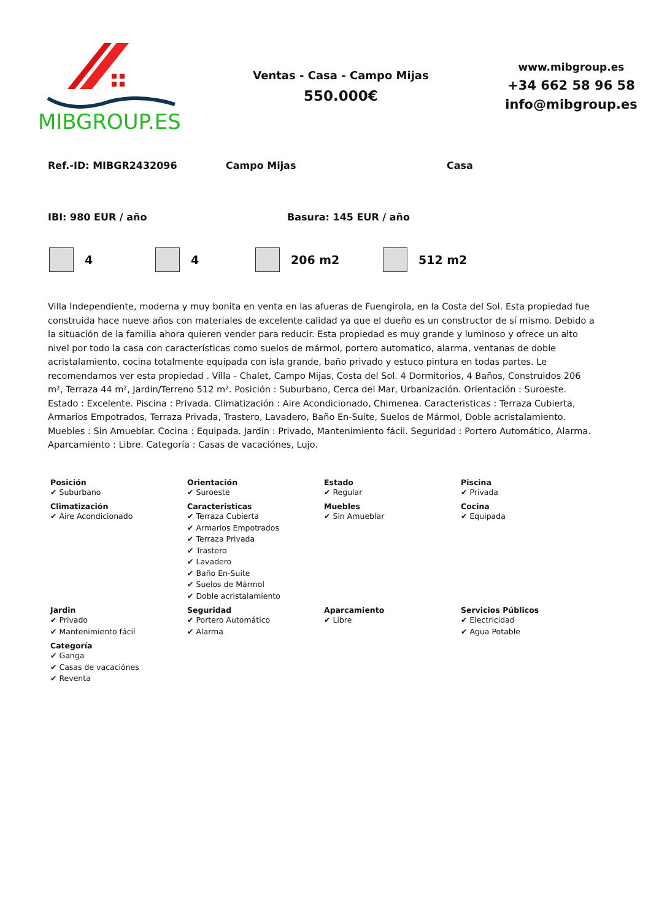MIBGROUP.ES
Ventas - Casa - Campo Mijas
550.000€
www.mibgroup.es
+34 662 58 96 58
info@mibgroup.es
Ref.-ID: MIBGR2432096 Campo Mijas Casa
IBI: 980 EUR / año Basura: 145 EUR / año
4 4 206 m2 512 m2
Villa Independiente, moderna y muy bonita en venta en las afueras de Fuengirola, en la Costa del Sol. Esta propiedad fue construida hace nueve años con materiales de excelente calidad ya que el dueño es un constructor de sí mismo. Debido a la situación de la familia ahora quieren vender para reducir. Esta propiedad es muy grande y luminoso y ofrece un alto nivel por todo la casa con características como suelos de mármol, portero automatico, alarma, ventanas de doble acristalamiento, cocina totalmente equipada con isla grande, baño privado y estuco pintura en todas partes. Le recomendamos ver esta propiedad . Villa - Chalet, Campo Mijas, Costa del Sol. 4 Dormitorios, 4 Baños, Construidos 206 m², Terraza 44 m², Jardin/Terreno 512 m². Posición : Suburbano, Cerca del Mar, Urbanización. Orientación : Suroeste. Estado : Excelente. Piscina : Privada. Climatización : Aire Acondicionado, Chimenea. Caracteristicas : Terraza Cubierta, Armarios Empotrados, Terraza Privada, Trastero, Lavadero, Baño En-Suite, Suelos de Mármol, Doble acristalamiento. Muebles : Sin Amueblar. Cocina : Equipada. Jardin : Privado, Mantenimiento fácil. Seguridad : Portero Automático, Alarma. Aparcamiento : Libre. Categoría : Casas de vacaciónes, Lujo.
| Posición ✔ Suburbano | Orientación ✔ Suroeste | Estado ✔ Regular | Piscina ✔ Privada |
| Climatización ✔ Aire Acondicionado | Caracteristicas ✔ Terraza Cubierta ✔ Armarios Empotrados ✔ Terraza Privada ✔ Trastero ✔ Lavadero ✔ Baño En-Suite ✔ Suelos de Mármol ✔ Doble acristalamiento | Muebles ✔ Sin Amueblar | Cocina ✔ Equipada |
| Jardin ✔ Privado ✔ Mantenimiento fácil | Seguridad ✔ Portero Automático ✔ Alarma | Aparcamiento ✔ Libre | Servicios Públicos ✔ Electricidad ✔ Agua Potable |
| Categoría ✔ Ganga ✔ Casas de vacaciónes ✔ Reventa | | | |